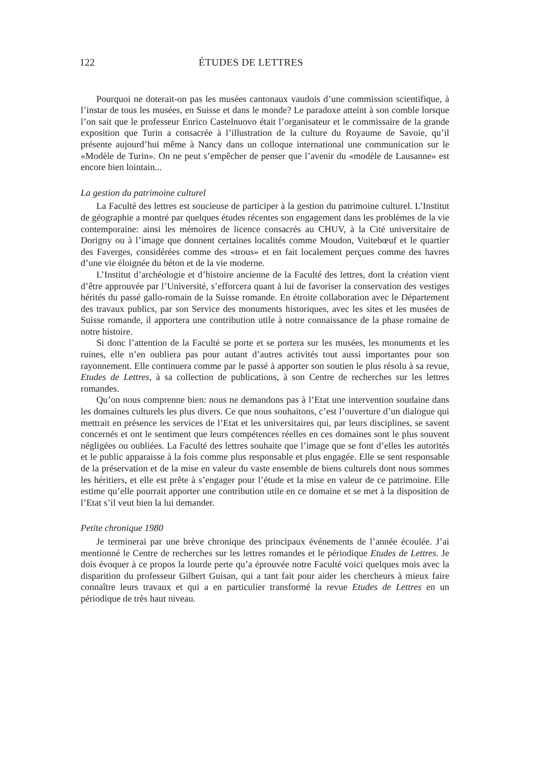122 ÉTUDES DE LETTRES
Pourquoi ne doterait-on pas les musées cantonaux vaudois d’une commission scientifique, à l’instar de tous les musées, en Suisse et dans le monde? Le paradoxe atteint à son comble lorsque l’on sait que le professeur Enrico Castelnuovo était l’organisateur et le commissaire de la grande exposition que Turin a consacrée à l’illustration de la culture du Royaume de Savoie, qu’il présente aujourd’hui même à Nancy dans un colloque international une communication sur le «Modèle de Turin». On ne peut s’empêcher de penser que l’avenir du «modèle de Lausanne» est encore bien lointain...
La gestion du patrimoine culturel
La Faculté des lettres est soucieuse de participer à la gestion du patrimoine culturel. L’Institut de géographie a montré par quelques études récentes son engagement dans les problèmes de la vie contemporaine: ainsi les mémoires de licence consacrés au CHUV, à la Cité universitaire de Dorigny ou à l’image que donnent certaines localités comme Moudon, Vuitebœuf et le quartier des Faverges, considérées comme des «trous» et en fait localement perçues comme des havres d’une vie éloignée du béton et de la vie moderne.
L’Institut d’archéologie et d’histoire ancienne de la Faculté des lettres, dont la création vient d’être approuvée par l’Université, s’efforcera quant à lui de favoriser la conservation des vestiges hérités du passé gallo-romain de la Suisse romande. En étroite collaboration avec le Département des travaux publics, par son Service des monuments historiques, avec les sites et les musées de Suisse romande, il apportera une contribution utile à notre connaissance de la phase romaine de notre histoire.
Si donc l’attention de la Faculté se porte et se portera sur les musées, les monuments et les ruines, elle n’en oubliera pas pour autant d’autres activités tout aussi importantes pour son rayonnement. Elle continuera comme par le passé à apporter son soutien le plus résolu à sa revue, Etudes de Lettres, à sa collection de publications, à son Centre de recherches sur les lettres romandes.
Qu’on nous comprenne bien: nous ne demandons pas à l’Etat une intervention soudaine dans les domaines culturels les plus divers. Ce que nous souhaitons, c’est l’ouverture d’un dialogue qui mettrait en présence les services de l’Etat et les universitaires qui, par leurs disciplines, se savent concernés et ont le sentiment que leurs compétences réelles en ces domaines sont le plus souvent négligées ou oubliées. La Faculté des lettres souhaite que l’image que se font d’elles les autorités et le public apparaisse à la fois comme plus responsable et plus engagée. Elle se sent responsable de la préservation et de la mise en valeur du vaste ensemble de biens culturels dont nous sommes les héritiers, et elle est prête à s’engager pour l’étude et la mise en valeur de ce patrimoine. Elle estime qu’elle pourrait apporter une contribution utile en ce domaine et se met à la disposition de l’Etat s’il veut bien la lui demander.
Petite chronique 1980
Je terminerai par une brève chronique des principaux événements de l’année écoulée. J’ai mentionné le Centre de recherches sur les lettres romandes et le périodique Etudes de Lettres. Je dois évoquer à ce propos la lourde perte qu’a éprouvée notre Faculté voici quelques mois avec la disparition du professeur Gilbert Guisan, qui a tant fait pour aider les chercheurs à mieux faire connaître leurs travaux et qui a en particulier transformé la revue Etudes de Lettres en un périodique de très haut niveau.